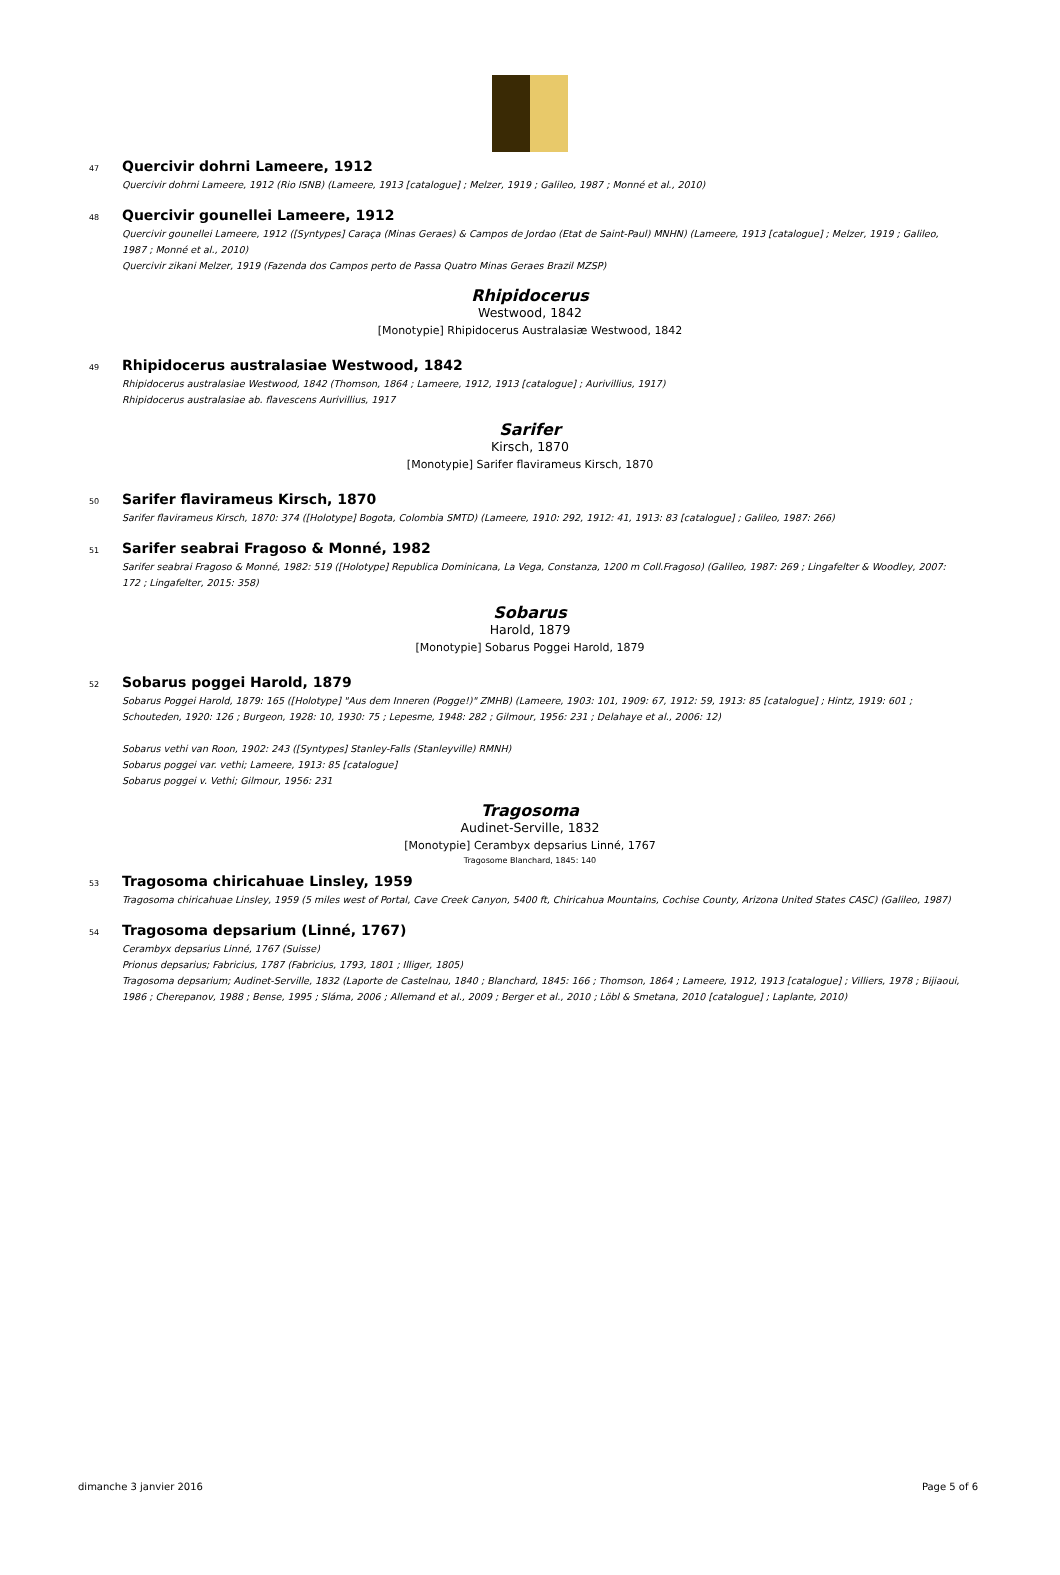47 Quercivir dohrni Lameere, 1912
Quercivir dohrni Lameere, 1912 (Rio ISNB) (Lameere, 1913 [catalogue] ; Melzer, 1919 ; Galileo, 1987 ; Monné et al., 2010)
48 Quercivir gounellei Lameere, 1912
Quercivir gounellei Lameere, 1912 ([Syntypes] Caraça (Minas Geraes) & Campos de Jordao (Etat de Saint-Paul) MNHN) (Lameere, 1913 [catalogue] ; Melzer, 1919 ; Galileo, 1987 ; Monné et al., 2010)
Quercivir zikani Melzer, 1919 (Fazenda dos Campos perto de Passa Quatro Minas Geraes Brazil MZSP)
Rhipidocerus
Westwood, 1842
[Monotypie] Rhipidocerus Australasiæ Westwood, 1842
49 Rhipidocerus australasiae Westwood, 1842
Rhipidocerus australasiae Westwood, 1842 (Thomson, 1864 ; Lameere, 1912, 1913 [catalogue] ; Aurivillius, 1917)
Rhipidocerus australasiae ab. flavescens Aurivillius, 1917
Sarifer
Kirsch, 1870
[Monotypie] Sarifer flavirameus Kirsch, 1870
50 Sarifer flavirameus Kirsch, 1870
Sarifer flavirameus Kirsch, 1870: 374 ([Holotype] Bogota, Colombia SMTD) (Lameere, 1910: 292, 1912: 41, 1913: 83 [catalogue] ; Galileo, 1987: 266)
51 Sarifer seabrai Fragoso & Monné, 1982
Sarifer seabrai Fragoso & Monné, 1982: 519 ([Holotype] Republica Dominicana, La Vega, Constanza, 1200 m Coll.Fragoso) (Galileo, 1987: 269 ; Lingafelter & Woodley, 2007: 172 ; Lingafelter, 2015: 358)
Sobarus
Harold, 1879
[Monotypie] Sobarus Poggei Harold, 1879
52 Sobarus poggei Harold, 1879
Sobarus Poggei Harold, 1879: 165 ([Holotype] "Aus dem Inneren (Pogge!)" ZMHB) (Lameere, 1903: 101, 1909: 67, 1912: 59, 1913: 85 [catalogue] ; Hintz, 1919: 601 ; Schouteden, 1920: 126 ; Burgeon, 1928: 10, 1930: 75 ; Lepesme, 1948: 282 ; Gilmour, 1956: 231 ; Delahaye et al., 2006: 12)
Sobarus vethi van Roon, 1902: 243 ([Syntypes] Stanley-Falls (Stanleyville) RMNH)
Sobarus poggei var. vethi; Lameere, 1913: 85 [catalogue]
Sobarus poggei v. Vethi; Gilmour, 1956: 231
Tragosoma
Audinet-Serville, 1832
[Monotypie] Cerambyx depsarius Linné, 1767
Tragosome Blanchard, 1845: 140
53 Tragosoma chiricahuae Linsley, 1959
Tragosoma chiricahuae Linsley, 1959 (5 miles west of Portal, Cave Creek Canyon, 5400 ft, Chiricahua Mountains, Cochise County, Arizona United States CASC) (Galileo, 1987)
54 Tragosoma depsarium (Linné, 1767)
Cerambyx depsarius Linné, 1767 (Suisse)
Prionus depsarius; Fabricius, 1787 (Fabricius, 1793, 1801 ; Illiger, 1805)
Tragosoma depsarium; Audinet-Serville, 1832 (Laporte de Castelnau, 1840 ; Blanchard, 1845: 166 ; Thomson, 1864 ; Lameere, 1912, 1913 [catalogue] ; Villiers, 1978 ; Bijiaoui, 1986 ; Cherepanov, 1988 ; Bense, 1995 ; Sláma, 2006 ; Allemand et al., 2009 ; Berger et al., 2010 ; Löbl & Smetana, 2010 [catalogue] ; Laplante, 2010)
dimanche 3 janvier 2016 Page 5 of 6